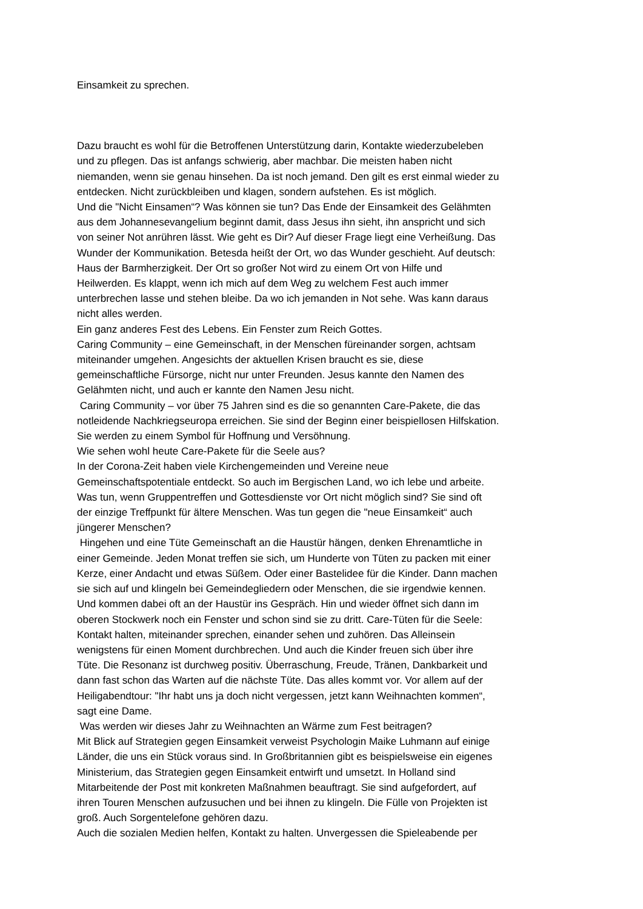Einsamkeit zu sprechen.
Dazu braucht es wohl für die Betroffenen Unterstützung darin, Kontakte wiederzubeleben
und zu pflegen. Das ist anfangs schwierig, aber machbar. Die meisten haben nicht
niemanden, wenn sie genau hinsehen. Da ist noch jemand. Den gilt es erst einmal wieder zu
entdecken. Nicht zurückbleiben und klagen, sondern aufstehen. Es ist möglich.
Und die "Nicht Einsamen“? Was können sie tun? Das Ende der Einsamkeit des Gelähmten
aus dem Johannesevangelium beginnt damit, dass Jesus ihn sieht, ihn anspricht und sich
von seiner Not anrühren lässt. Wie geht es Dir? Auf dieser Frage liegt eine Verheißung. Das
Wunder der Kommunikation. Betesda heißt der Ort, wo das Wunder geschieht. Auf deutsch:
Haus der Barmherzigkeit. Der Ort so großer Not wird zu einem Ort von Hilfe und
Heilwerden. Es klappt, wenn ich mich auf dem Weg zu welchem Fest auch immer
unterbrechen lasse und stehen bleibe. Da wo ich jemanden in Not sehe. Was kann daraus
nicht alles werden.
Ein ganz anderes Fest des Lebens. Ein Fenster zum Reich Gottes.
Caring Community – eine Gemeinschaft, in der Menschen füreinander sorgen, achtsam
miteinander umgehen. Angesichts der aktuellen Krisen braucht es sie, diese
gemeinschaftliche Fürsorge, nicht nur unter Freunden. Jesus kannte den Namen des
Gelähmten nicht, und auch er kannte den Namen Jesu nicht.
Caring Community – vor über 75 Jahren sind es die so genannten Care-Pakete, die das
notleidende Nachkriegseuropa erreichen. Sie sind der Beginn einer beispiellosen Hilfskation.
Sie werden zu einem Symbol für Hoffnung und Versöhnung.
Wie sehen wohl heute Care-Pakete für die Seele aus?
In der Corona-Zeit haben viele Kirchengemeinden und Vereine neue
Gemeinschaftspotentiale entdeckt. So auch im Bergischen Land, wo ich lebe und arbeite.
Was tun, wenn Gruppentreffen und Gottesdienste vor Ort nicht möglich sind? Sie sind oft
der einzige Treffpunkt für ältere Menschen. Was tun gegen die "neue Einsamkeit“ auch
jüngerer Menschen?
Hingehen und eine Tüte Gemeinschaft an die Haustür hängen, denken Ehrenamtliche in
einer Gemeinde. Jeden Monat treffen sie sich, um Hunderte von Tüten zu packen mit einer
Kerze, einer Andacht und etwas Süßem. Oder einer Bastelidee für die Kinder. Dann machen
sie sich auf und klingeln bei Gemeindegliedern oder Menschen, die sie irgendwie kennen.
Und kommen dabei oft an der Haustür ins Gespräch. Hin und wieder öffnet sich dann im
oberen Stockwerk noch ein Fenster und schon sind sie zu dritt. Care-Tüten für die Seele:
Kontakt halten, miteinander sprechen, einander sehen und zuhören. Das Alleinsein
wenigstens für einen Moment durchbrechen. Und auch die Kinder freuen sich über ihre
Tüte. Die Resonanz ist durchweg positiv. Überraschung, Freude, Tränen, Dankbarkeit und
dann fast schon das Warten auf die nächste Tüte. Das alles kommt vor. Vor allem auf der
Heiligabendtour: "Ihr habt uns ja doch nicht vergessen, jetzt kann Weihnachten kommen“,
sagt eine Dame.
Was werden wir dieses Jahr zu Weihnachten an Wärme zum Fest beitragen?
Mit Blick auf Strategien gegen Einsamkeit verweist Psychologin Maike Luhmann auf einige
Länder, die uns ein Stück voraus sind. In Großbritannien gibt es beispielsweise ein eigenes
Ministerium, das Strategien gegen Einsamkeit entwirft und umsetzt. In Holland sind
Mitarbeitende der Post mit konkreten Maßnahmen beauftragt. Sie sind aufgefordert, auf
ihren Touren Menschen aufzusuchen und bei ihnen zu klingeln. Die Fülle von Projekten ist
groß. Auch Sorgentelefone gehören dazu.
Auch die sozialen Medien helfen, Kontakt zu halten. Unvergessen die Spieleabende per